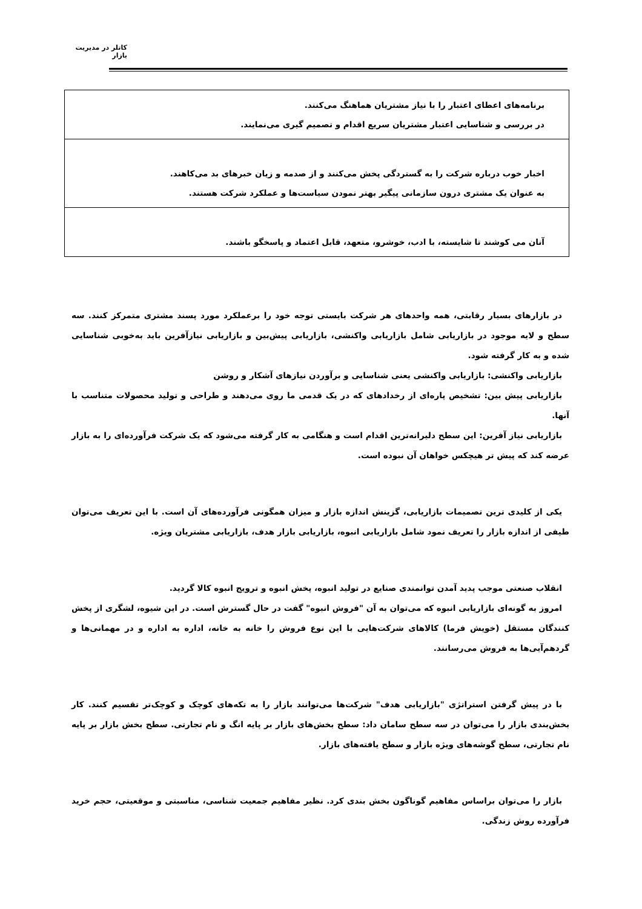کاتلر در مدیریت بازار
| برنامه‌های اعطای اعتبار را با نیاز مشتریان هماهنگ می‌کنند. در بررسی و شناسایی اعتبار مشتریان سریع اقدام و تصمیم گیری می‌نمایند. |
| اخبار خوب درباره شرکت را به گستردگی پخش می‌کنند و از صدمه و زیان خبرهای بد می‌کاهند. به عنوان یک مشتری درون سازمانی پیگیر بهتر نمودن سیاست‌ها و عملکرد شرکت هستند. |
| آنان می کوشند تا شایسته، با ادب، خوشرو، متعهد، قابل اعتماد و پاسخگو باشند. |
در بازارهای بسیار رقابتی، همه واحدهای هر شرکت بایستی توجه خود را برعملکرد مورد پسند مشتری متمرکز کنند. سه سطح و لایه موجود در بازاریابی شامل بازاریابی واکنشی، بازاریابی پیش‌بین و بازاریابی نیازآفرین باید به‌خوبی شناسایی شده و به کار گرفته شود.
بازاریابی واکنشی: بازاریابی واکنشی یعنی شناسایی و برآوردن نیازهای آشکار و روشن
بازاریابی پیش بین: تشخیص پاره‌ای از رخدادهای که در یک قدمی ما روی می‌دهند و طراحی و تولید محصولات متناسب با آنها.
بازاریابی نیاز آفرین: این سطح دلیرانه‌ترین اقدام است و هنگامی به کار گرفته می‌شود که یک شرکت فرآورده‌ای را به بازار عرضه کند که پیش تر هیچکس خواهان آن نبوده است.
یکی از کلیدی ترین تصمیمات بازاریابی، گزینش اندازه بازار و میزان همگونی فرآورده‌های آن است. با این تعریف می‌توان طیفی از اندازه بازار را تعریف نمود شامل بازاریابی انبوه، بازاریابی بازار هدف، بازاریابی مشتریان ویژه.
انقلاب صنعتی موجب پدید آمدن توانمندی صنایع در تولید انبوه، پخش انبوه و ترویج انبوه کالا گردید.
امروز به گونه‌ای بازاریابی انبوه که می‌توان به آن "فروش انبوه" گفت در حال گسترش است. در این شیوه، لشگری از پخش کنندگان مستقل (خویش فرما) کالاهای شرکت‌هایی با این نوع فروش را خانه به خانه، اداره به اداره و در مهمانی‌ها و گردهم‌آیی‌ها به فروش می‌رسانند.
با در پیش گرفتن استراتژی "بازاریابی هدف" شرکت‌ها می‌توانند بازار را به تکه‌های کوچک و کوچک‌تر تقسیم کنند. کار بخش‌بندی بازار را می‌توان در سه سطح سامان داد: سطح بخش‌های بازار بر پایه انگ و نام تجارتی. سطح بخش بازار بر پایه نام تجارتی، سطح گوشه‌های ویژه بازار و سطح یافته‌های بازار.
بازار را می‌توان براساس مفاهیم گوناگون بخش بندی کرد. نظیر مفاهیم جمعیت شناسی، مناسبتی و موقعیتی، حجم خرید فرآورده روش زندگی.